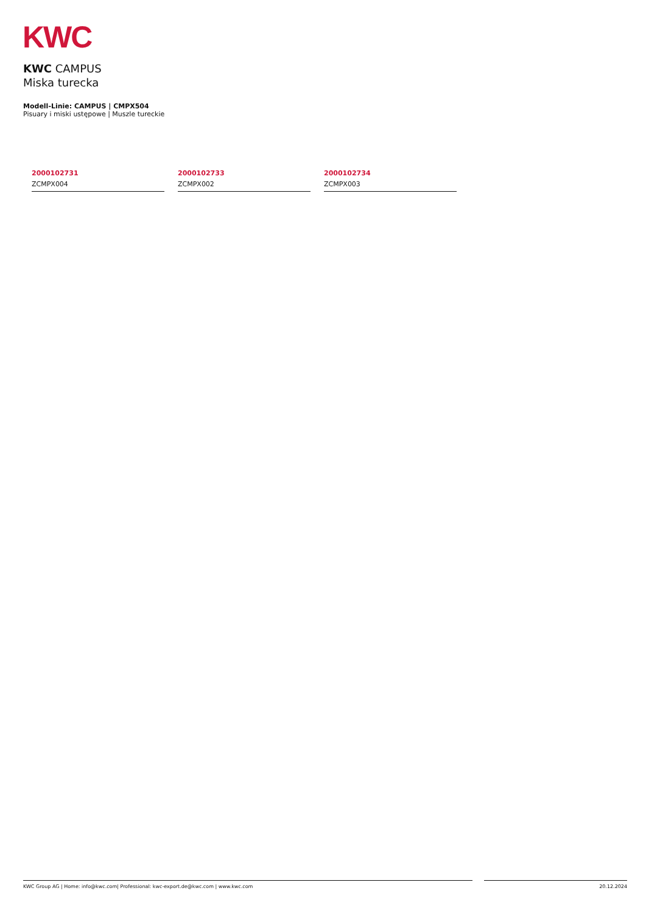KWC
KWC CAMPUS
Miska turecka
Modell-Linie: CAMPUS | CMPX504
Pisuary i miski ustępowe | Muszle tureckie
2000102731
ZCMPX004
2000102733
ZCMPX002
2000102734
ZCMPX003
KWC Group AG | Home: info@kwc.com| Professional: kwc-export.de@kwc.com | www.kwc.com 20.12.2024